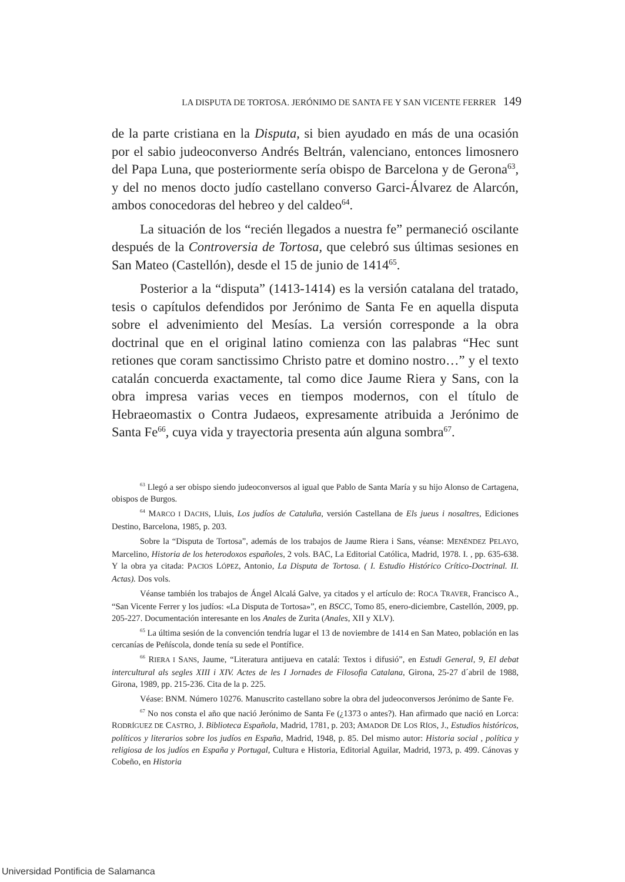LA DISPUTA DE TORTOSA. JERÓNIMO DE SANTA FE Y SAN VICENTE FERRER 149
de la parte cristiana en la Disputa, si bien ayudado en más de una ocasión por el sabio judeoconverso Andrés Beltrán, valenciano, entonces limosnero del Papa Luna, que posteriormente sería obispo de Barcelona y de Gerona<sup>63</sup>, y del no menos docto judío castellano converso Garci-Álvarez de Alarcón, ambos conocedoras del hebreo y del caldeo<sup>64</sup>.
La situación de los “recién llegados a nuestra fe” permaneció oscilante después de la Controversia de Tortosa, que celebró sus últimas sesiones en San Mateo (Castellón), desde el 15 de junio de 1414<sup>65</sup>.
Posterior a la “disputa” (1413-1414) es la versión catalana del tratado, tesis o capítulos defendidos por Jerónimo de Santa Fe en aquella disputa sobre el advenimiento del Mesías. La versión corresponde a la obra doctrinal que en el original latino comienza con las palabras “Hec sunt retiones que coram sanctissimo Christo patre et domino nostro…” y el texto catalán concuerda exactamente, tal como dice Jaume Riera y Sans, con la obra impresa varias veces en tiempos modernos, con el título de Hebraeomastix o Contra Judaeos, expresamente atribuida a Jerónimo de Santa Fe<sup>66</sup>, cuya vida y trayectoria presenta aún alguna sombra<sup>67</sup>.
<sup>63</sup> Llegó a ser obispo siendo judeoconversos al igual que Pablo de Santa María y su hijo Alonso de Cartagena, obispos de Burgos.
<sup>64</sup> MARCO I DACHS, Lluis, Los judíos de Cataluña, versión Castellana de Els jueus i nosaltres, Ediciones Destino, Barcelona, 1985, p. 203.
Sobre la “Disputa de Tortosa”, además de los trabajos de Jaume Riera i Sans, véanse: MENÉNDEZ PELAYO, Marcelino, Historia de los heterodoxos españoles, 2 vols. BAC, La Editorial Católica, Madrid, 1978. I. , pp. 635-638. Y la obra ya citada: PACIOS LÓPEZ, Antonio, La Disputa de Tortosa. ( I. Estudio Histórico Crítico-Doctrinal. II. Actas). Dos vols.
Véanse también los trabajos de Ángel Alcalá Galve, ya citados y el artículo de: ROCA TRAVER, Francisco A., “San Vicente Ferrer y los judíos: «La Disputa de Tortosa»”, en BSCC, Tomo 85, enero-diciembre, Castellón, 2009, pp. 205-227. Documentación interesante en los Anales de Zurita (Anales, XII y XLV).
<sup>65</sup> La última sesión de la convención tendría lugar el 13 de noviembre de 1414 en San Mateo, población en las cercanías de Peñíscola, donde tenía su sede el Pontífice.
<sup>66</sup> RIERA I SANS, Jaume, “Literatura antijueva en catalá: Textos i difusió”, en Estudi General, 9, El debat intercultural als segles XIII i XIV. Actes de les I Jornades de Filosofia Catalana, Girona, 25-27 d´abril de 1988, Girona, 1989, pp. 215-236. Cita de la p. 225.
Véase: BNM. Número 10276. Manuscrito castellano sobre la obra del judeoconversos Jerónimo de Sante Fe.
<sup>67</sup> No nos consta el año que nació Jerónimo de Santa Fe (¿1373 o antes?). Han afirmado que nació en Lorca: RODRÍGUEZ DE CASTRO, J. Biblioteca Española, Madrid, 1781, p. 203; AMADOR DE LOS RÍOS, J., Estudios históricos, políticos y literarios sobre los judíos en España, Madrid, 1948, p. 85. Del mismo autor: Historia social , política y religiosa de los judíos en España y Portugal, Cultura e Historia, Editorial Aguilar, Madrid, 1973, p. 499. Cánovas y Cobeño, en Historia
Universidad Pontificia de Salamanca